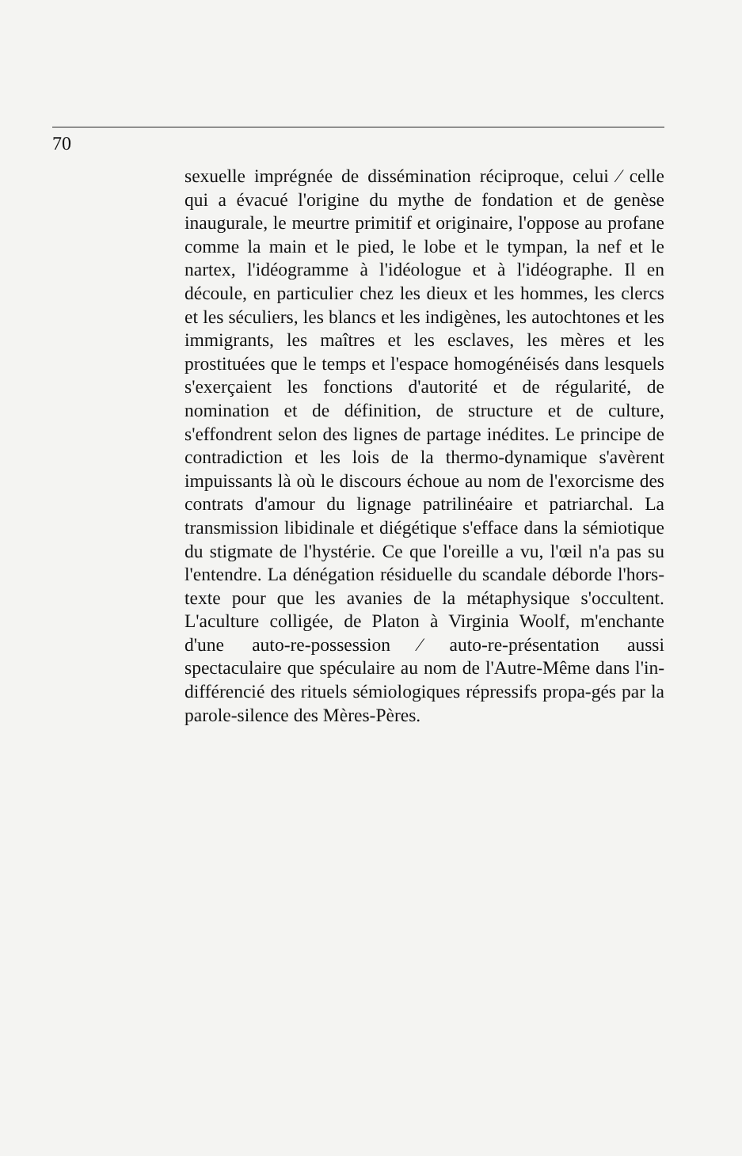70
sexuelle imprégnée de dissémination réciproque, celui ⁄ celle qui a évacué l'origine du mythe de fondation et de genèse inaugurale, le meurtre primitif et originaire, l'oppose au profane comme la main et le pied, le lobe et le tympan, la nef et le nartex, l'idéogramme à l'idéologue et à l'idéographe. Il en découle, en particulier chez les dieux et les hommes, les clercs et les séculiers, les blancs et les indigènes, les autochtones et les immigrants, les maîtres et les esclaves, les mères et les prostituées que le temps et l'espace homogénéisés dans lesquels s'exerçaient les fonctions d'autorité et de régularité, de nomination et de définition, de structure et de culture, s'effondrent selon des lignes de partage inédites. Le principe de contradiction et les lois de la thermo-dynamique s'avèrent impuissants là où le discours échoue au nom de l'exorcisme des contrats d'amour du lignage patrilinéaire et patriarchal. La transmission libidinale et diégétique s'efface dans la sémiotique du stigmate de l'hystérie. Ce que l'oreille a vu, l'œil n'a pas su l'entendre. La dénégation résiduelle du scandale déborde l'hors-texte pour que les avanies de la métaphysique s'occultent. L'aculture colligée, de Platon à Virginia Woolf, m'enchante d'une auto-re-possession ⁄ auto-re-présentation aussi spectaculaire que spéculaire au nom de l'Autre-Même dans l'in-différencié des rituels sémiologiques répressifs propa-gés par la parole-silence des Mères-Pères.